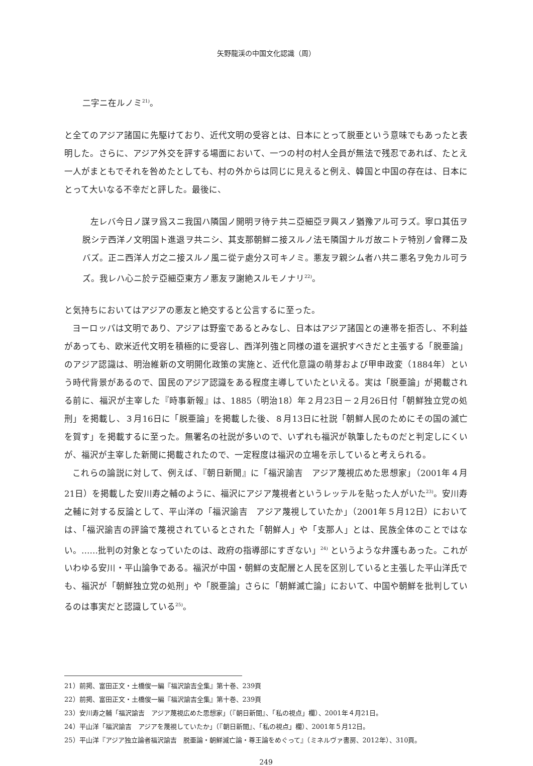矢野龍渓の中国文化認識（周）
二字ニ在ルノミ<sup>21)</sup>。
と全てのアジア諸国に先駆けており、近代文明の受容とは、日本にとって脱亜という意味でもあったと表明した。さらに、アジア外交を評する場面において、一つの村の村人全員が無法で残忍であれば、たとえ一人がまともでそれを咎めたとしても、村の外からは同じに見えると例え、韓国と中国の存在は、日本にとって大いなる不幸だと評した。最後に、
左レバ今日ノ謀ヲ爲スニ我国ハ隣国ノ開明ヲ待テ共ニ亞細亞ヲ興スノ猶豫アル可ラズ。寧ロ其伍ヲ脱シテ西洋ノ文明国ト進退ヲ共ニシ、其支那朝鮮ニ接スルノ法モ隣国ナルガ故ニトテ特別ノ會釋ニ及バズ。正ニ西洋人ガ之ニ接スルノ風ニ從テ處分ス可キノミ。悪友ヲ親シム者ハ共ニ悪名ヲ免カル可ラズ。我レハ心ニ於テ亞細亞東方ノ悪友ヲ謝絶スルモノナリ<sup>22)</sup>。
と気持ちにおいてはアジアの悪友と絶交すると公言するに至った。
ヨーロッパは文明であり、アジアは野蛮であるとみなし、日本はアジア諸国との連帯を拒否し、不利益があっても、欧米近代文明を積極的に受容し、西洋列強と同様の道を選択すべきだと主張する「脱亜論」のアジア認識は、明治維新の文明開化政策の実施と、近代化意識の萌芽および甲申政変（1884年）という時代背景があるので、国民のアジア認識をある程度主導していたといえる。実は「脱亜論」が掲載される前に、福沢が主宰した『時事新報』は、1885（明治18）年２月23日－２月26日付「朝鮮独立党の処刑」を掲載し、３月16日に「脱亜論」を掲載した後、８月13日に社説「朝鮮人民のためにその国の滅亡を賀す」を掲載するに至った。無署名の社説が多いので、いずれも福沢が執筆したものだと判定しにくいが、福沢が主宰した新聞に掲載されたので、一定程度は福沢の立場を示していると考えられる。
これらの論説に対して、例えば、『朝日新聞』に「福沢諭吉　アジア蔑視広めた思想家」（2001年４月21日）を掲載した安川寿之輔のように、福沢にアジア蔑視者というレッテルを貼った人がいた<sup>23)</sup>。安川寿之輔に対する反論として、平山洋の「福沢諭吉　アジア蔑視していたか」（2001年５月12日）においては、「福沢諭吉の評論で蔑視されているとされた「朝鮮人」や「支那人」とは、民族全体のことではない。……批判の対象となっていたのは、政府の指導部にすぎない」<sup>24)</sup> というような弁護もあった。これがいわゆる安川・平山論争である。福沢が中国・朝鮮の支配層と人民を区別していると主張した平山洋氏でも、福沢が「朝鮮独立党の処刑」や「脱亜論」さらに「朝鮮滅亡論」において、中国や朝鮮を批判しているのは事実だと認識している<sup>25)</sup>。
21）前掲、富田正文・土橋俊一編『福沢諭吉全集』第十巻、239頁
22）前掲、富田正文・土橋俊一編『福沢諭吉全集』第十巻、239頁
23）安川寿之輔「福沢諭吉　アジア蔑視広めた思想家」（『朝日新聞』、「私の視点」欄）、2001年４月21日。
24）平山洋「福沢諭吉　アジアを蔑視していたか」（『朝日新聞』、「私の視点」欄）、2001年５月12日。
25）平山洋『アジア独立論者福沢諭吉　脱亜論・朝鮮滅亡論・尊王論をめぐって』（ミネルヴァ書房、2012年）、310頁。
249